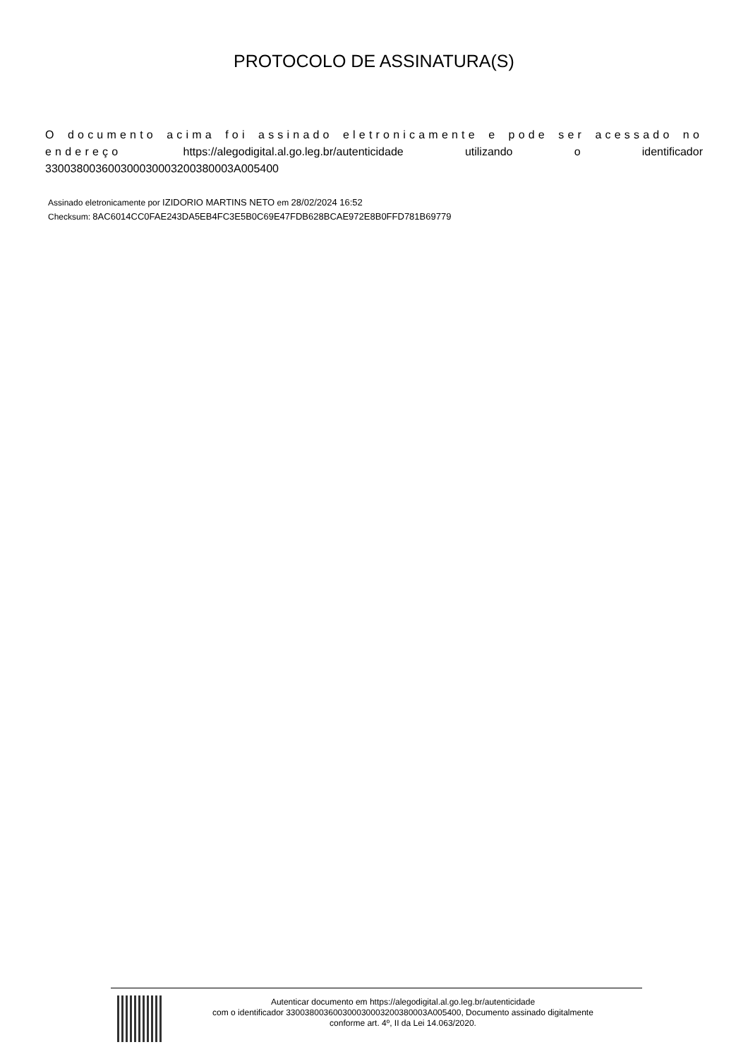PROTOCOLO DE ASSINATURA(S)
O documento acima foi assinado eletronicamente e pode ser acessado no endereço https://alegodigital.al.go.leg.br/autenticidade utilizando o identificador 330038003600300030003200380003A005400
Assinado eletronicamente por IZIDORIO MARTINS NETO em 28/02/2024 16:52
Checksum: 8AC6014CC0FAE243DA5EB4FC3E5B0C69E47FDB628BCAE972E8B0FFD781B69779
Autenticar documento em https://alegodigital.al.go.leg.br/autenticidade
com o identificador 330038003600300030003200380003A005400, Documento assinado digitalmente
conforme art. 4º, II da Lei 14.063/2020.